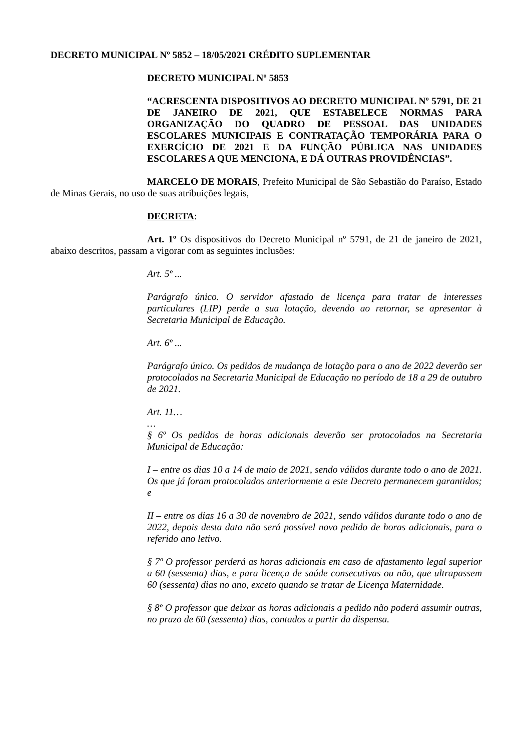DECRETO MUNICIPAL Nº 5852 – 18/05/2021 CRÉDITO SUPLEMENTAR
DECRETO MUNICIPAL Nº 5853
“ACRESCENTA DISPOSITIVOS AO DECRETO MUNICIPAL Nº 5791, DE 21 DE JANEIRO DE 2021, QUE ESTABELECE NORMAS PARA ORGANIZAÇÃO DO QUADRO DE PESSOAL DAS UNIDADES ESCOLARES MUNICIPAIS E CONTRATAÇÃO TEMPORÁRIA PARA O EXERCÍCIO DE 2021 E DA FUNÇÃO PÚBLICA NAS UNIDADES ESCOLARES A QUE MENCIONA, E DÁ OUTRAS PROVIDÊNCIAS”.
MARCELO DE MORAIS, Prefeito Municipal de São Sebastião do Paraíso, Estado de Minas Gerais, no uso de suas atribuições legais,
DECRETA:
Art. 1º Os dispositivos do Decreto Municipal nº 5791, de 21 de janeiro de 2021, abaixo descritos, passam a vigorar com as seguintes inclusões:
Art. 5º ...
Parágrafo único. O servidor afastado de licença para tratar de interesses particulares (LIP) perde a sua lotação, devendo ao retornar, se apresentar à Secretaria Municipal de Educação.
Art. 6º ...
Parágrafo único. Os pedidos de mudança de lotação para o ano de 2022 deverão ser protocolados na Secretaria Municipal de Educação no período de 18 a 29 de outubro de 2021.
Art. 11…
…
§ 6º Os pedidos de horas adicionais deverão ser protocolados na Secretaria Municipal de Educação:
I – entre os dias 10 a 14 de maio de 2021, sendo válidos durante todo o ano de 2021. Os que já foram protocolados anteriormente a este Decreto permanecem garantidos; e
II – entre os dias 16 a 30 de novembro de 2021, sendo válidos durante todo o ano de 2022, depois desta data não será possível novo pedido de horas adicionais, para o referido ano letivo.
§ 7º O professor perderá as horas adicionais em caso de afastamento legal superior a 60 (sessenta) dias, e para licença de saúde consecutivas ou não, que ultrapassem 60 (sessenta) dias no ano, exceto quando se tratar de Licença Maternidade.
§ 8º O professor que deixar as horas adicionais a pedido não poderá assumir outras, no prazo de 60 (sessenta) dias, contados a partir da dispensa.